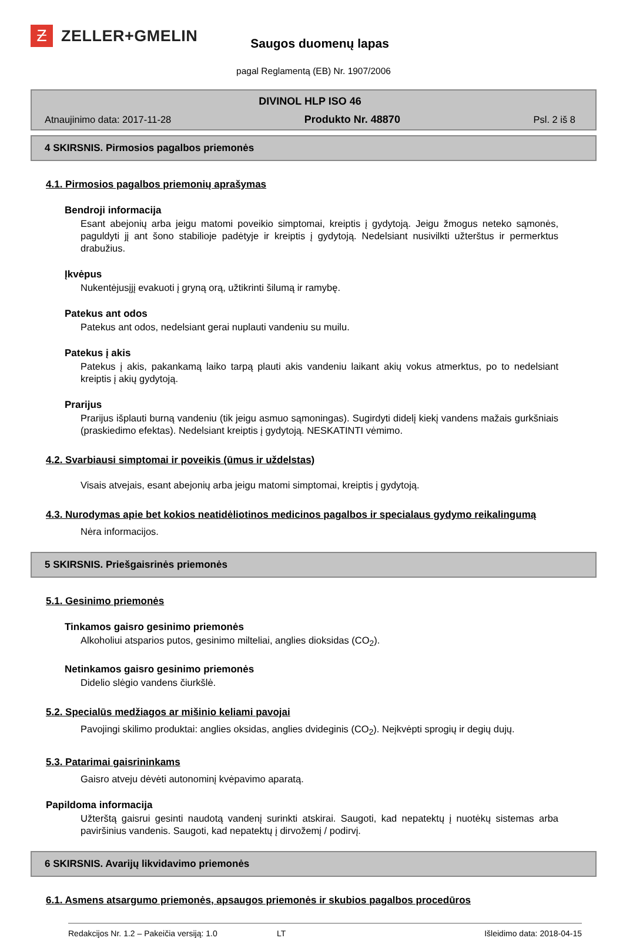Ƶ
ZELLER+GMELIN
Saugos duomenų lapas
pagal Reglamentą (EB) Nr. 1907/2006
DIVINOL HLP ISO 46
Atnaujinimo data: 2017-11-28 Produkto Nr. 48870 Psl. 2 iš 8
4 SKIRSNIS. Pirmosios pagalbos priemonės
4.1. Pirmosios pagalbos priemonių aprašymas
Bendroji informacija
Esant abejonių arba jeigu matomi poveikio simptomai, kreiptis į gydytoją. Jeigu žmogus neteko sąmonės, paguldyti jį ant šono stabilioje padėtyje ir kreiptis į gydytoją. Nedelsiant nusivilkti užterštus ir permerktus drabužius.
Įkvėpus
Nukentėjusįjį evakuoti į gryną orą, užtikrinti šilumą ir ramybę.
Patekus ant odos
Patekus ant odos, nedelsiant gerai nuplauti vandeniu su muilu.
Patekus į akis
Patekus į akis, pakankamą laiko tarpą plauti akis vandeniu laikant akių vokus atmerktus, po to nedelsiant kreiptis į akių gydytoją.
Prarijus
Prarijus išplauti burną vandeniu (tik jeigu asmuo sąmoningas). Sugirdyti didelį kiekį vandens mažais gurkšniais (praskiedimo efektas). Nedelsiant kreiptis į gydytoją. NESKATINTI vėmimo.
4.2. Svarbiausi simptomai ir poveikis (ūmus ir uždelstas)
Visais atvejais, esant abejonių arba jeigu matomi simptomai, kreiptis į gydytoją.
4.3. Nurodymas apie bet kokios neatidėliotinos medicinos pagalbos ir specialaus gydymo reikalingumą
Nėra informacijos.
5 SKIRSNIS. Priešgaisrinės priemonės
5.1. Gesinimo priemonės
Tinkamos gaisro gesinimo priemonės
Alkoholiui atsparios putos, gesinimo milteliai, anglies dioksidas (CO<sub>2</sub>).
Netinkamos gaisro gesinimo priemonės
Didelio slėgio vandens čiurkšlė.
5.2. Specialūs medžiagos ar mišinio keliami pavojai
Pavojingi skilimo produktai: anglies oksidas, anglies dvideginis (CO<sub>2</sub>). Neįkvėpti sprogių ir degių dujų.
5.3. Patarimai gaisrininkams
Gaisro atveju dėvėti autonominį kvėpavimo aparatą.
Papildoma informacija
Užterštą gaisrui gesinti naudotą vandenį surinkti atskirai. Saugoti, kad nepatektų į nuotėkų sistemas arba paviršinius vandenis. Saugoti, kad nepatektų į dirvožemį / podirvį.
6 SKIRSNIS. Avarijų likvidavimo priemonės
6.1. Asmens atsargumo priemonės, apsaugos priemonės ir skubios pagalbos procedūros
Redakcijos Nr. 1.2 – Pakeičia versiją: 1.0 LT Išleidimo data: 2018-04-15